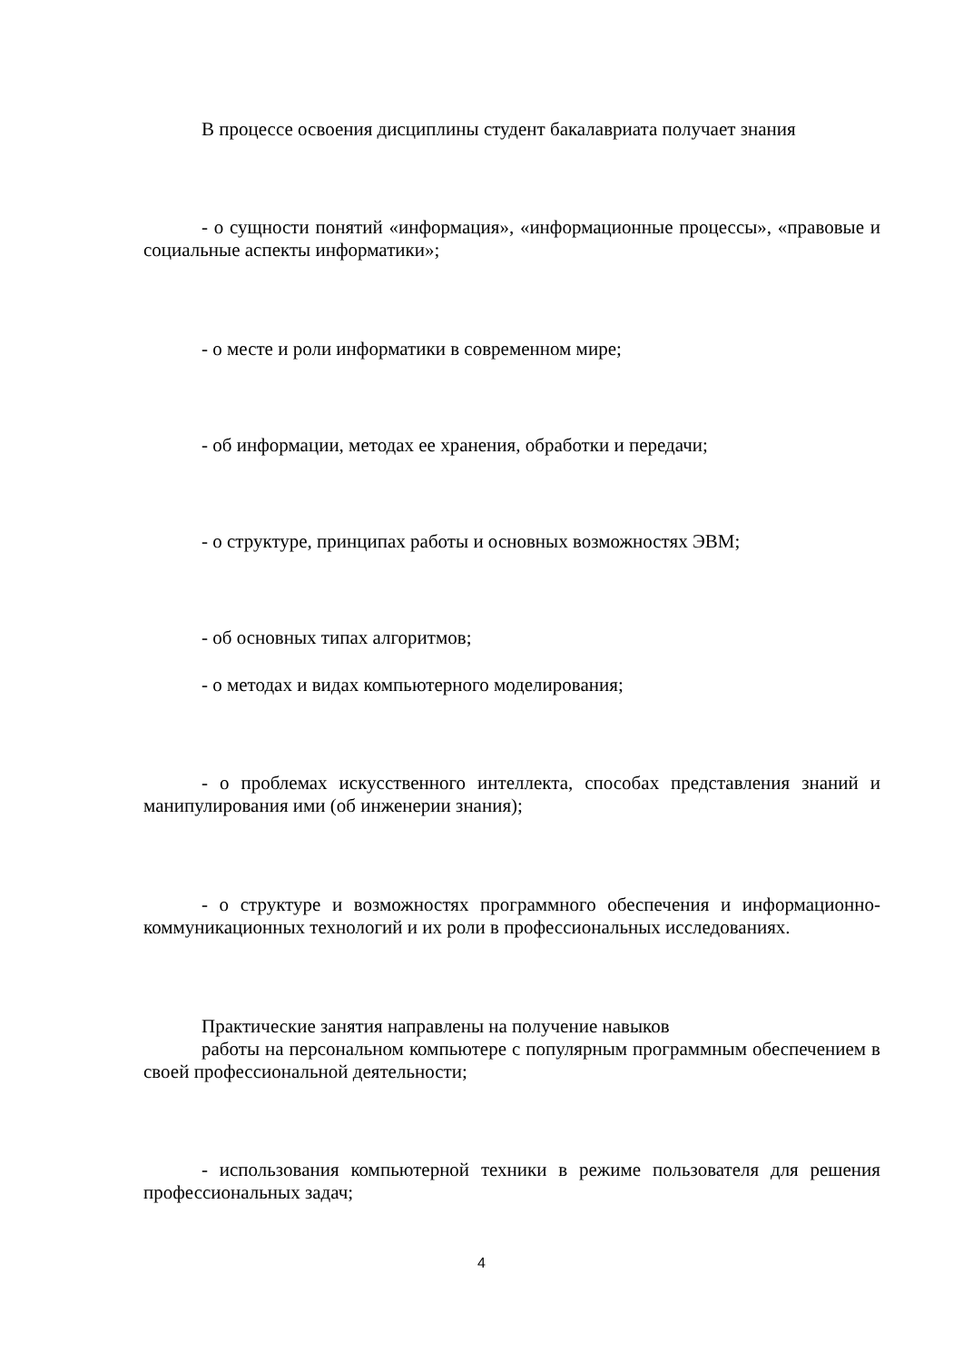В процессе освоения дисциплины студент бакалавриата получает знания
- о сущности понятий «информация», «информационные процессы», «правовые и социальные аспекты информатики»;
- о месте и роли информатики в современном мире;
- об информации, методах ее хранения, обработки и передачи;
- о структуре, принципах работы и основных возможностях ЭВМ;
- об основных типах алгоритмов;
- о методах и видах компьютерного моделирования;
- о проблемах искусственного интеллекта, способах представления знаний и манипулирования ими (об инженерии знания);
- о структуре и возможностях программного обеспечения и информационно-коммуникационных технологий и их роли в профессиональных исследованиях.
Практические занятия направлены на получение навыков
работы на персональном компьютере с популярным программным обеспечением в своей профессиональной деятельности;
- использования компьютерной техники в режиме пользователя для решения профессиональных задач;
4